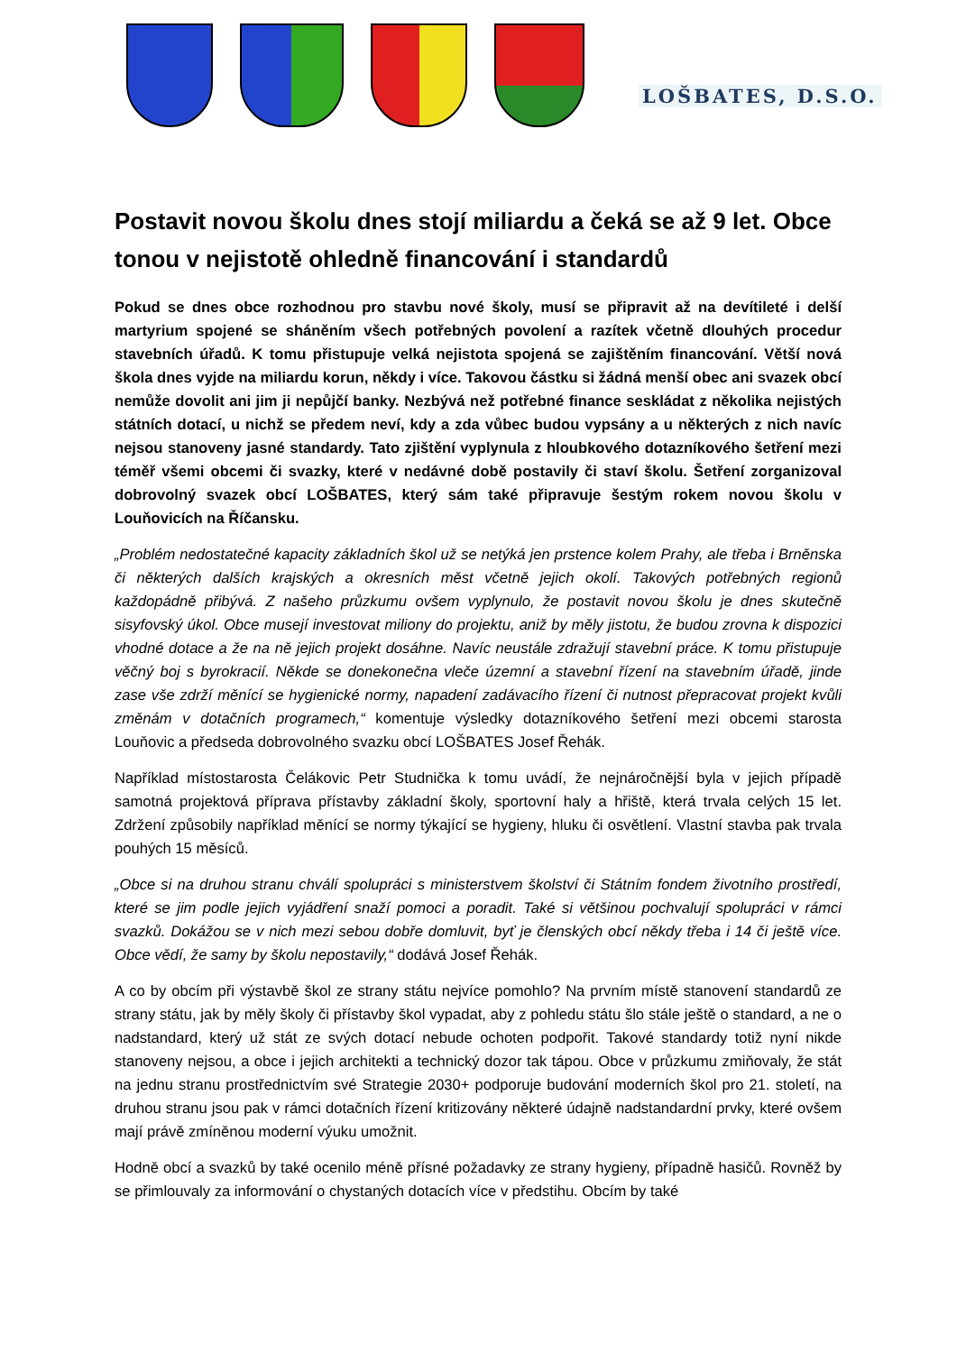LOŠBATES, D.S.O.
Postavit novou školu dnes stojí miliardu a čeká se až 9 let. Obce tonou v nejistotě ohledně financování i standardů
Pokud se dnes obce rozhodnou pro stavbu nové školy, musí se připravit až na devítileté i delší martyrium spojené se sháněním všech potřebných povolení a razítek včetně dlouhých procedur stavebních úřadů. K tomu přistupuje velká nejistota spojená se zajištěním financování. Větší nová škola dnes vyjde na miliardu korun, někdy i více. Takovou částku si žádná menší obec ani svazek obcí nemůže dovolit ani jim ji nepůjčí banky. Nezbývá než potřebné finance seskládat z několika nejistých státních dotací, u nichž se předem neví, kdy a zda vůbec budou vypsány a u některých z nich navíc nejsou stanoveny jasné standardy. Tato zjištění vyplynula z hloubkového dotazníkového šetření mezi téměř všemi obcemi či svazky, které v nedávné době postavily či staví školu. Šetření zorganizoval dobrovolný svazek obcí LOŠBATES, který sám také připravuje šestým rokem novou školu v Louňovicích na Říčansku.
„Problém nedostatečné kapacity základních škol už se netýká jen prstence kolem Prahy, ale třeba i Brněnska či některých dalších krajských a okresních měst včetně jejich okolí. Takových potřebných regionů každopádně přibývá. Z našeho průzkumu ovšem vyplynulo, že postavit novou školu je dnes skutečně sisyfovský úkol. Obce musejí investovat miliony do projektu, aniž by měly jistotu, že budou zrovna k dispozici vhodné dotace a že na ně jejich projekt dosáhne. Navíc neustále zdražují stavební práce. K tomu přistupuje věčný boj s byrokracií. Někde se donekonečna vleče územní a stavební řízení na stavebním úřadě, jinde zase vše zdrží měnící se hygienické normy, napadení zadávacího řízení či nutnost přepracovat projekt kvůli změnám v dotačních programech,“ komentuje výsledky dotazníkového šetření mezi obcemi starosta Louňovic a předseda dobrovolného svazku obcí LOŠBATES Josef Řehák.
Například místostarosta Čelákovic Petr Studnička k tomu uvádí, že nejnáročnější byla v jejich případě samotná projektová příprava přístavby základní školy, sportovní haly a hřiště, která trvala celých 15 let. Zdržení způsobily například měnící se normy týkající se hygieny, hluku či osvětlení. Vlastní stavba pak trvala pouhých 15 měsíců.
„Obce si na druhou stranu chválí spolupráci s ministerstvem školství či Státním fondem životního prostředí, které se jim podle jejich vyjádření snaží pomoci a poradit. Také si většinou pochvalují spolupráci v rámci svazků. Dokážou se v nich mezi sebou dobře domluvit, byť je členských obcí někdy třeba i 14 či ještě více. Obce vědí, že samy by školu nepostavily,“ dodává Josef Řehák.
A co by obcím při výstavbě škol ze strany státu nejvíce pomohlo? Na prvním místě stanovení standardů ze strany státu, jak by měly školy či přístavby škol vypadat, aby z pohledu státu šlo stále ještě o standard, a ne o nadstandard, který už stát ze svých dotací nebude ochoten podpořit. Takové standardy totiž nyní nikde stanoveny nejsou, a obce i jejich architekti a technický dozor tak tápou. Obce v průzkumu zmiňovaly, že stát na jednu stranu prostřednictvím své Strategie 2030+ podporuje budování moderních škol pro 21. století, na druhou stranu jsou pak v rámci dotačních řízení kritizovány některé údajně nadstandardní prvky, které ovšem mají právě zmíněnou moderní výuku umožnit.
Hodně obcí a svazků by také ocenilo méně přísné požadavky ze strany hygieny, případně hasičů. Rovněž by se přimlouvaly za informování o chystaných dotacích více v předstihu. Obcím by také